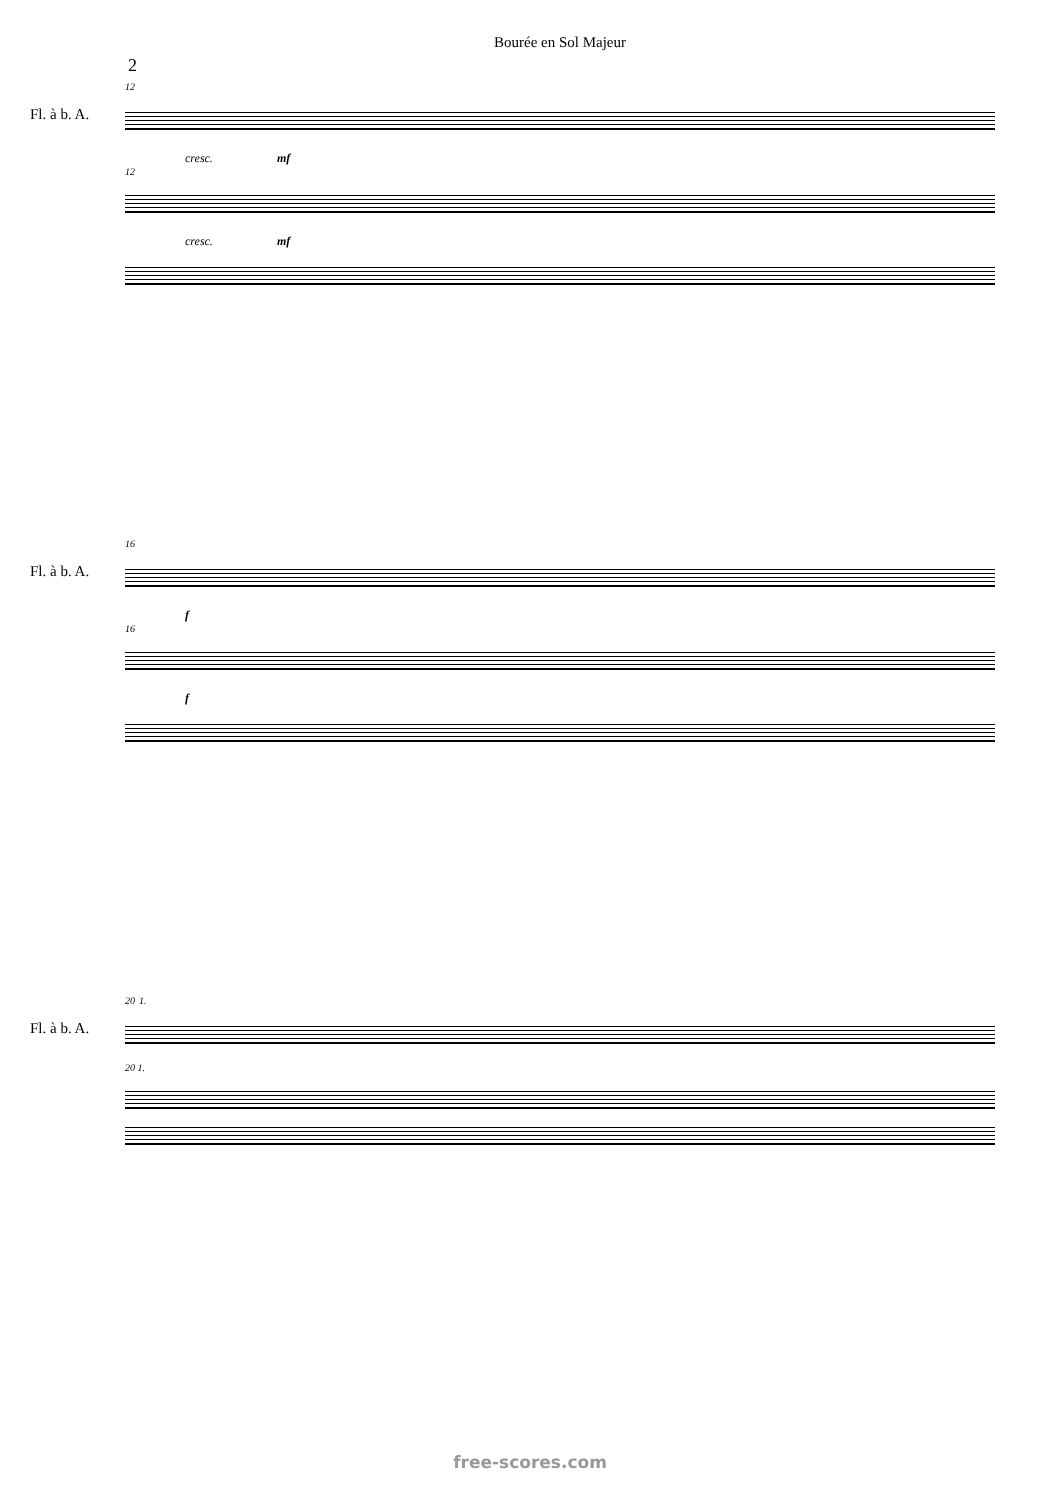Bourée en Sol Majeur
2
Fl. à b. A.
12
cresc. mf
12
cresc. mf
Fl. à b. A.
16
f
16
f
Fl. à b. A.
20 1.
20 1.
free-scores.com